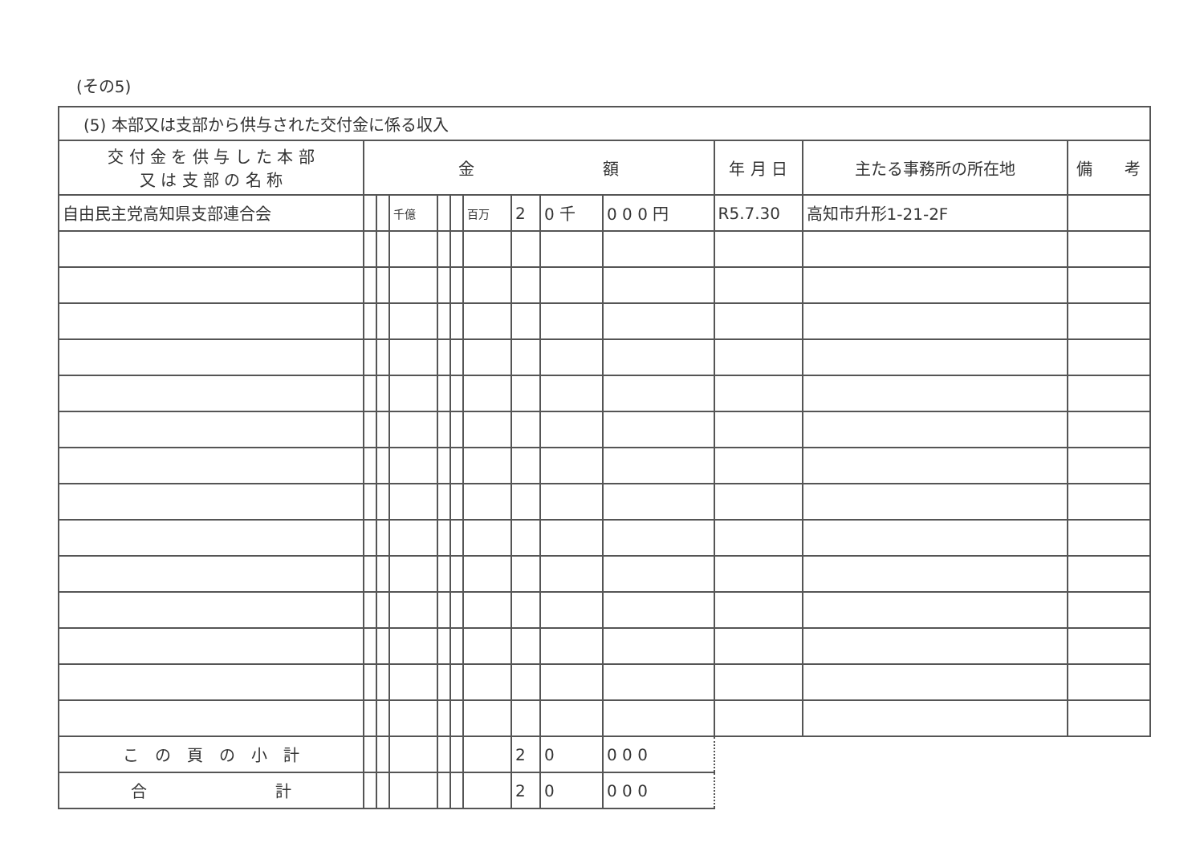(その5)
| (5) 本部又は支部から供与された交付金に係る収入 | | | | | | | | | | | | |
| --- | --- | --- | --- | --- | --- | --- | --- | --- | --- | --- | --- | --- |
| 交 付 金 を 供 与 し た 本 部 又 は 支 部 の 名 称 | 金 額 | | | | | | | | | 年 月 日 | 主たる事務所の所在地 | 備 考 |
| 自由民主党高知県支部連合会 | | | 千億 | | | 百万 | 2 | 0 千 | 0 0 0 円 | R5.7.30 | 高知市升形1-21-2F | |
| こ の 頁 の 小 計 | | | | | | | 2 | 0 | 0 0 0 | | | |
| 合 計 | | | | | | | 2 | 0 | 0 0 0 | | | |